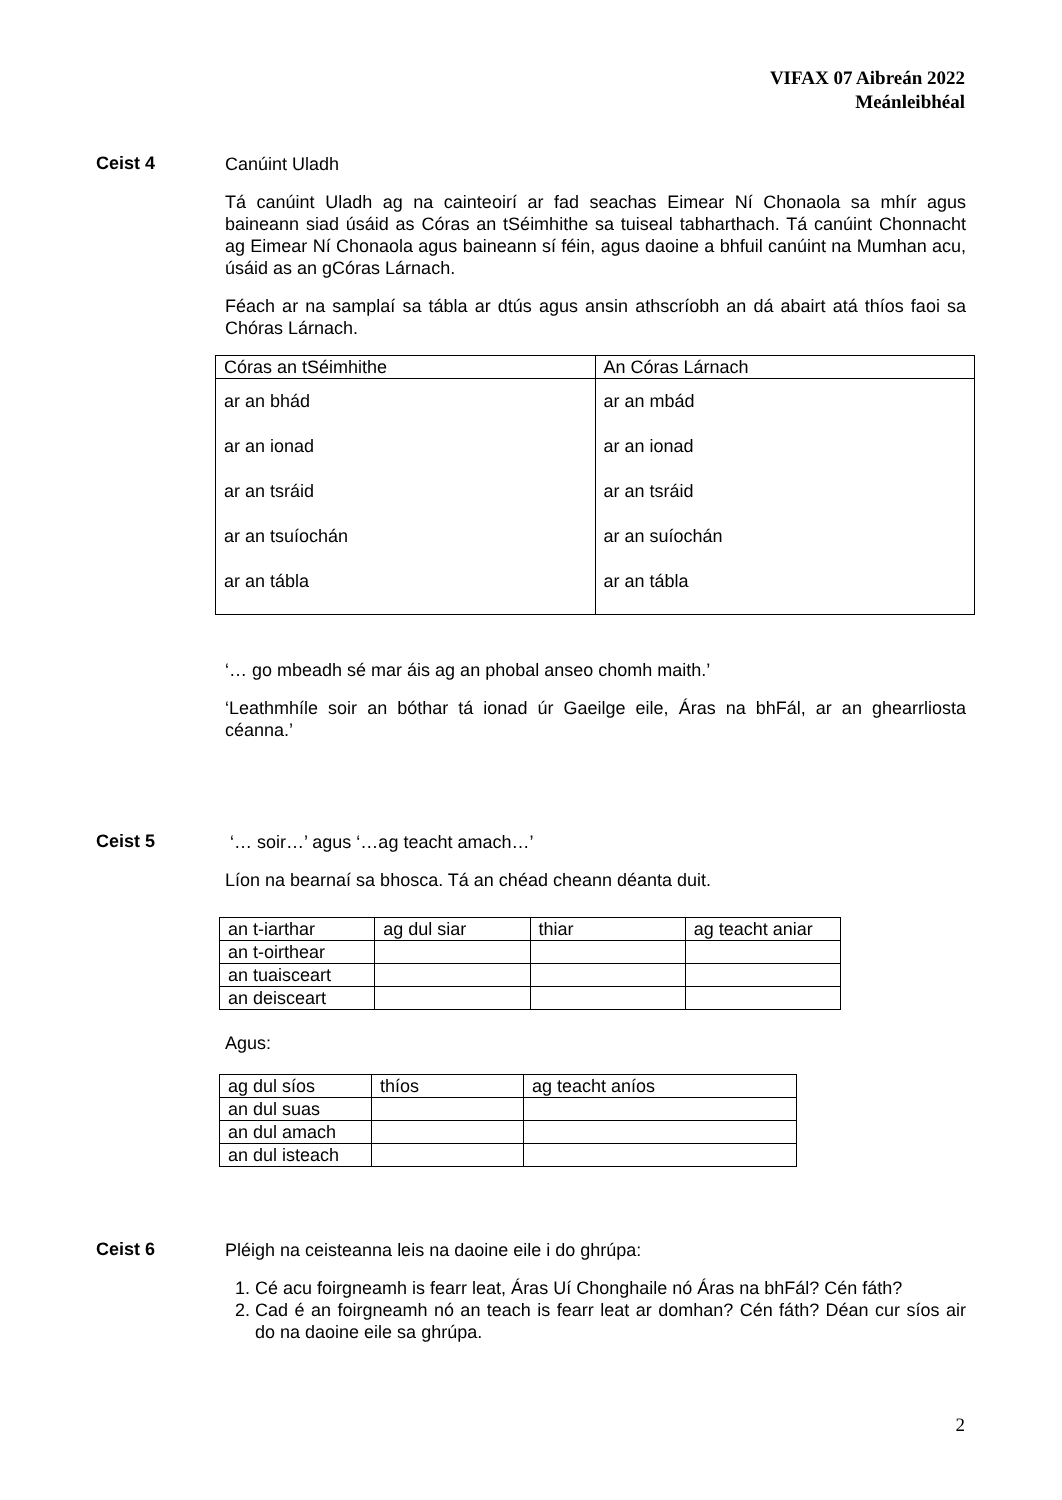VIFAX 07 Aibreán 2022
Meánleibhéal
Ceist 4
Canúint Uladh
Tá canúint Uladh ag na cainteoirí ar fad seachas Eimear Ní Chonaola sa mhír agus baineann siad úsáid as Córas an tSéimhithe sa tuiseal tabharthach. Tá canúint Chonnacht ag Eimear Ní Chonaola agus baineann sí féin, agus daoine a bhfuil canúint na Mumhan acu, úsáid as an gCóras Lárnach.
Féach ar na samplaí sa tábla ar dtús agus ansin athscríobh an dá abairt atá thíos faoi sa Chóras Lárnach.
| Córas an tSéimhithe | An Córas Lárnach |
| ar an bhád ar an ionad ar an tsráid ar an tsuíochán ar an tábla | ar an mbád ar an ionad ar an tsráid ar an suíochán ar an tábla |
‘… go mbeadh sé mar áis ag an phobal anseo chomh maith.’
‘Leathmhíle soir an bóthar tá ionad úr Gaeilge eile, Áras na bhFál, ar an ghearrliosta céanna.’
Ceist 5
‘… soir…’ agus ‘…ag teacht amach…’
Líon na bearnaí sa bhosca. Tá an chéad cheann déanta duit.
| an t-iarthar | ag dul siar | thiar | ag teacht aniar |
| an t-oirthear | | | |
| an tuaisceart | | | |
| an deisceart | | | |
Agus:
| ag dul síos | thíos | ag teacht aníos |
| an dul suas | | |
| an dul amach | | |
| an dul isteach | | |
Ceist 6
Pléigh na ceisteanna leis na daoine eile i do ghrúpa:
1. Cé acu foirgneamh is fearr leat, Áras Uí Chonghaile nó Áras na bhFál? Cén fáth?
2. Cad é an foirgneamh nó an teach is fearr leat ar domhan? Cén fáth? Déan cur síos air do na daoine eile sa ghrúpa.
2